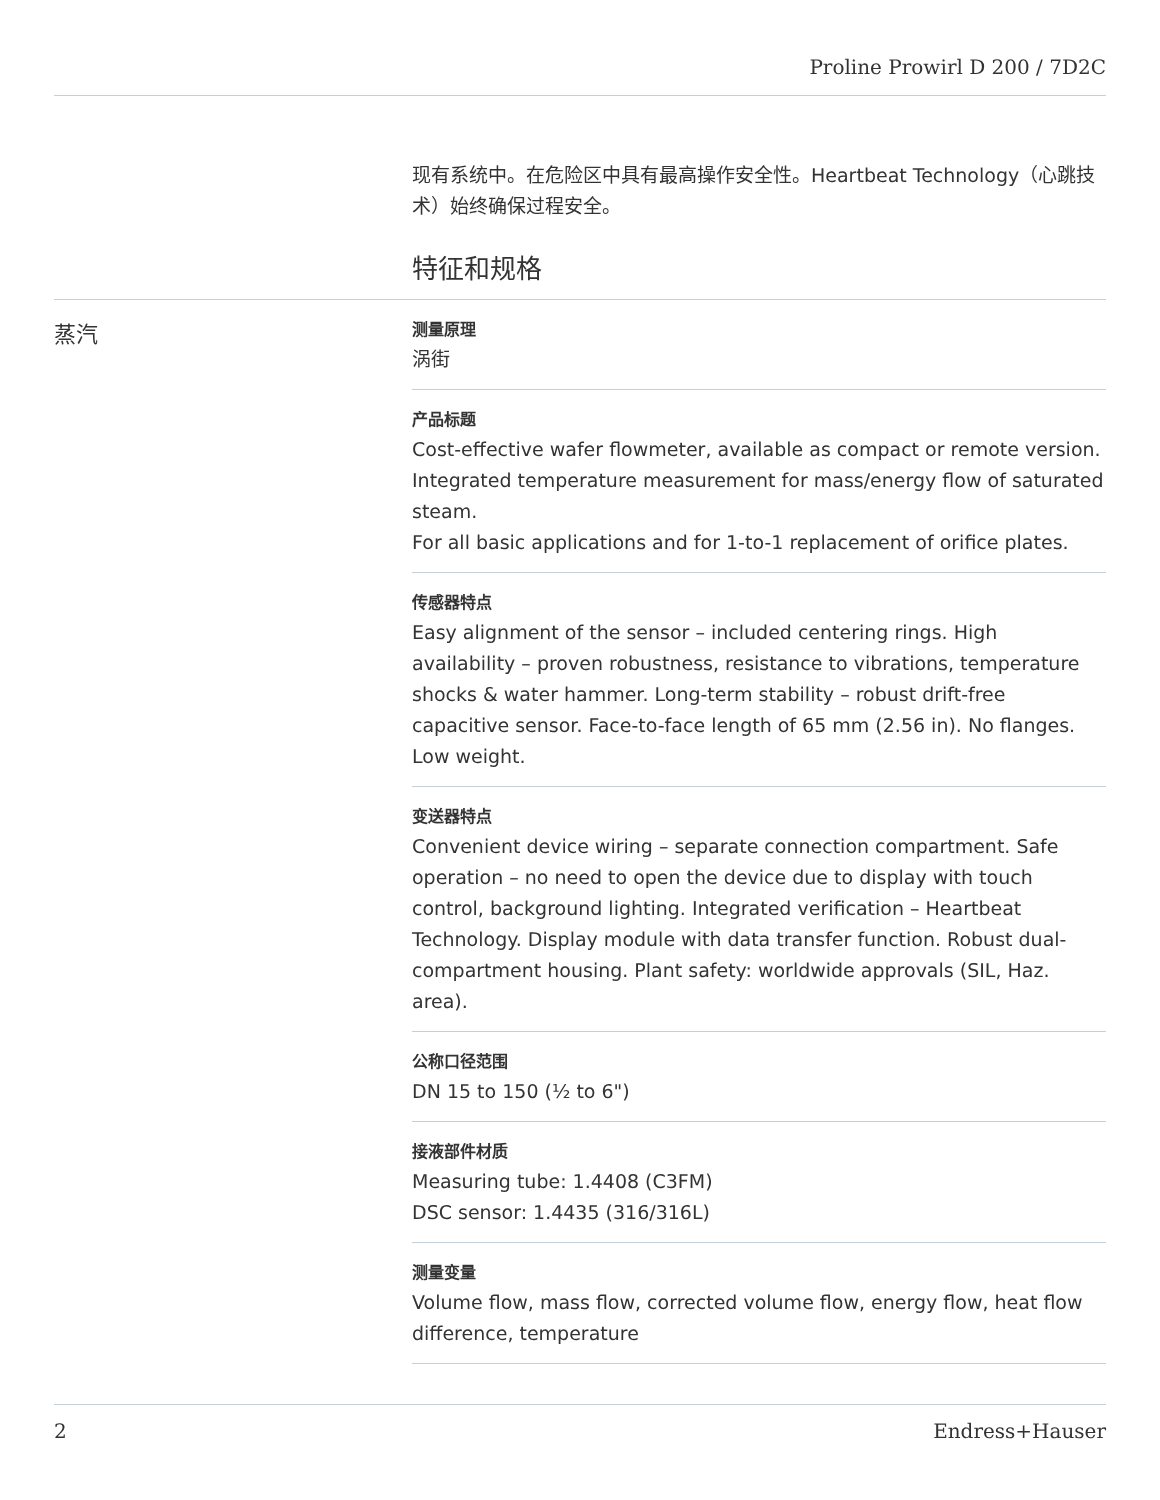Proline Prowirl D 200 / 7D2C
现有系统中。在危险区中具有最高操作安全性。Heartbeat Technology（心跳技术）始终确保过程安全。
特征和规格
蒸汽
测量原理
涡街
产品标题
Cost-effective wafer flowmeter, available as compact or remote version. Integrated temperature measurement for mass/energy flow of saturated steam.
For all basic applications and for 1-to-1 replacement of orifice plates.
传感器特点
Easy alignment of the sensor – included centering rings. High availability – proven robustness, resistance to vibrations, temperature shocks & water hammer. Long-term stability – robust drift-free capacitive sensor. Face-to-face length of 65 mm (2.56 in). No flanges. Low weight.
变送器特点
Convenient device wiring – separate connection compartment. Safe operation – no need to open the device due to display with touch control, background lighting. Integrated verification – Heartbeat Technology. Display module with data transfer function. Robust dual-compartment housing. Plant safety: worldwide approvals (SIL, Haz. area).
公称口径范围
DN 15 to 150 (½ to 6")
接液部件材质
Measuring tube: 1.4408 (C3FM)
DSC sensor: 1.4435 (316/316L)
测量变量
Volume flow, mass flow, corrected volume flow, energy flow, heat flow difference, temperature
2 Endress+Hauser